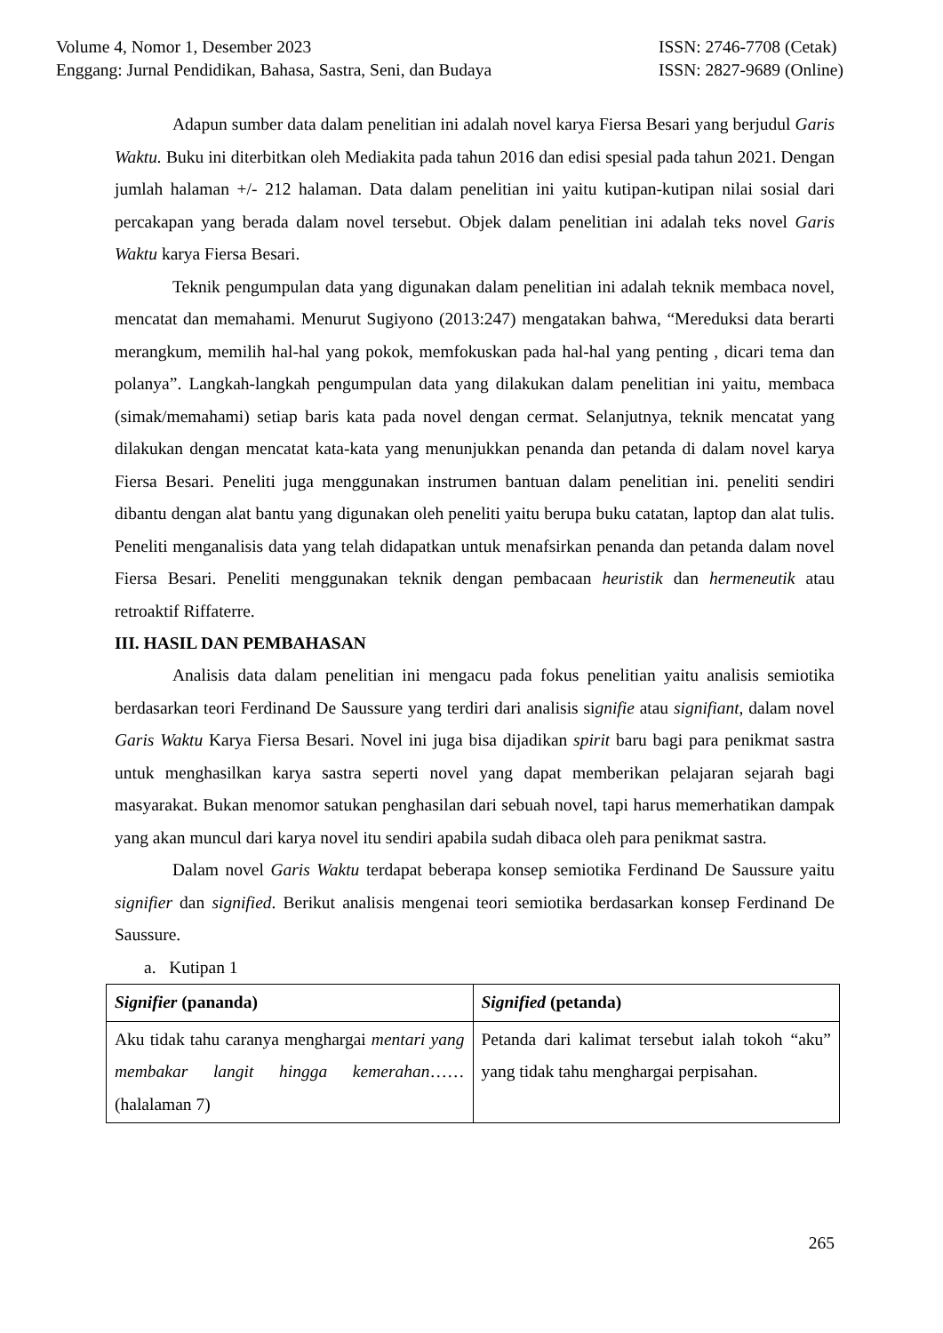Volume 4, Nomor 1, Desember 2023
Enggang: Jurnal Pendidikan, Bahasa, Sastra, Seni, dan Budaya
ISSN: 2746-7708 (Cetak)
ISSN: 2827-9689 (Online)
Adapun sumber data dalam penelitian ini adalah novel karya Fiersa Besari yang berjudul Garis Waktu. Buku ini diterbitkan oleh Mediakita pada tahun 2016 dan edisi spesial pada tahun 2021. Dengan jumlah halaman +/- 212 halaman. Data dalam penelitian ini yaitu kutipan-kutipan nilai sosial dari percakapan yang berada dalam novel tersebut. Objek dalam penelitian ini adalah teks novel Garis Waktu karya Fiersa Besari.
Teknik pengumpulan data yang digunakan dalam penelitian ini adalah teknik membaca novel, mencatat dan memahami. Menurut Sugiyono (2013:247) mengatakan bahwa, “Mereduksi data berarti merangkum, memilih hal-hal yang pokok, memfokuskan pada hal-hal yang penting , dicari tema dan polanya”. Langkah-langkah pengumpulan data yang dilakukan dalam penelitian ini yaitu, membaca (simak/memahami) setiap baris kata pada novel dengan cermat. Selanjutnya, teknik mencatat yang dilakukan dengan mencatat kata-kata yang menunjukkan penanda dan petanda di dalam novel karya Fiersa Besari. Peneliti juga menggunakan instrumen bantuan dalam penelitian ini. peneliti sendiri dibantu dengan alat bantu yang digunakan oleh peneliti yaitu berupa buku catatan, laptop dan alat tulis. Peneliti menganalisis data yang telah didapatkan untuk menafsirkan penanda dan petanda dalam novel Fiersa Besari. Peneliti menggunakan teknik dengan pembacaan heuristik dan hermeneutik atau retroaktif Riffaterre.
III. HASIL DAN PEMBAHASAN
Analisis data dalam penelitian ini mengacu pada fokus penelitian yaitu analisis semiotika berdasarkan teori Ferdinand De Saussure yang terdiri dari analisis signifie atau signifiant, dalam novel Garis Waktu Karya Fiersa Besari. Novel ini juga bisa dijadikan spirit baru bagi para penikmat sastra untuk menghasilkan karya sastra seperti novel yang dapat memberikan pelajaran sejarah bagi masyarakat. Bukan menomor satukan penghasilan dari sebuah novel, tapi harus memerhatikan dampak yang akan muncul dari karya novel itu sendiri apabila sudah dibaca oleh para penikmat sastra.
Dalam novel Garis Waktu terdapat beberapa konsep semiotika Ferdinand De Saussure yaitu signifier dan signified. Berikut analisis mengenai teori semiotika berdasarkan konsep Ferdinand De Saussure.
a. Kutipan 1
| Signifier (pananda) | Signified (petanda) |
| Aku tidak tahu caranya menghargai mentari yang membakar langit hingga kemerahan ……(halalaman 7) | Petanda dari kalimat tersebut ialah tokoh “aku” yang tidak tahu menghargai perpisahan. |
265